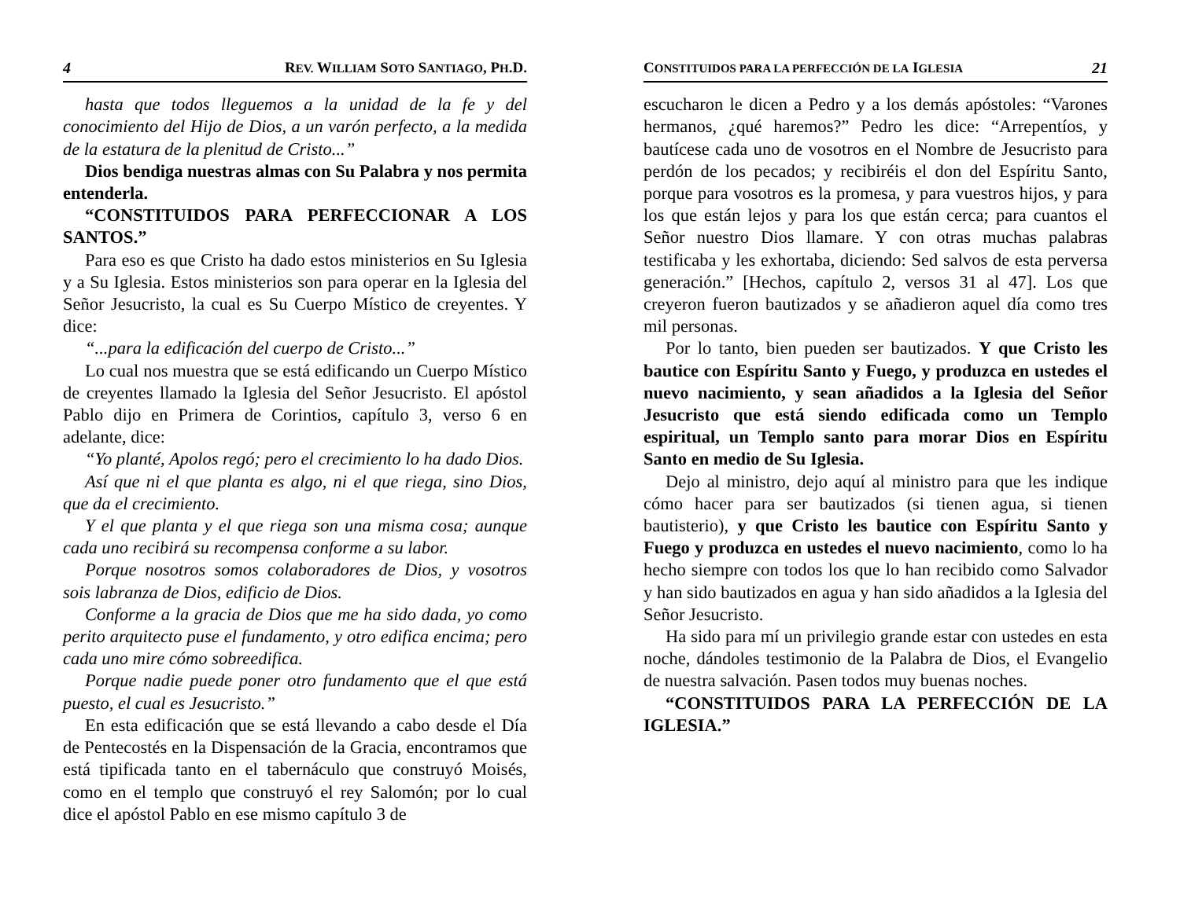4 REV. WILLIAM SOTO SANTIAGO, PH.D.
hasta que todos lleguemos a la unidad de la fe y del conocimiento del Hijo de Dios, a un varón perfecto, a la medida de la estatura de la plenitud de Cristo...”
Dios bendiga nuestras almas con Su Palabra y nos permita entenderla.
“CONSTITUIDOS PARA PERFECCIONAR A LOS SANTOS.”
Para eso es que Cristo ha dado estos ministerios en Su Iglesia y a Su Iglesia. Estos ministerios son para operar en la Iglesia del Señor Jesucristo, la cual es Su Cuerpo Místico de creyentes. Y dice:
“...para la edificación del cuerpo de Cristo...”
Lo cual nos muestra que se está edificando un Cuerpo Místico de creyentes llamado la Iglesia del Señor Jesucristo. El apóstol Pablo dijo en Primera de Corintios, capítulo 3, verso 6 en adelante, dice:
“Yo planté, Apolos regó; pero el crecimiento lo ha dado Dios.
Así que ni el que planta es algo, ni el que riega, sino Dios, que da el crecimiento.
Y el que planta y el que riega son una misma cosa; aunque cada uno recibirá su recompensa conforme a su labor.
Porque nosotros somos colaboradores de Dios, y vosotros sois labranza de Dios, edificio de Dios.
Conforme a la gracia de Dios que me ha sido dada, yo como perito arquitecto puse el fundamento, y otro edifica encima; pero cada uno mire cómo sobreedifica.
Porque nadie puede poner otro fundamento que el que está puesto, el cual es Jesucristo.”
En esta edificación que se está llevando a cabo desde el Día de Pentecostés en la Dispensación de la Gracia, encontramos que está tipificada tanto en el tabernáculo que construyó Moisés, como en el templo que construyó el rey Salomón; por lo cual dice el apóstol Pablo en ese mismo capítulo 3 de
CONSTITUIDOS PARA LA PERFECCIÓN DE LA IGLESIA 21
escucharon le dicen a Pedro y a los demás apóstoles: “Varones hermanos, ¿qué haremos?” Pedro les dice: “Arrepentíos, y bautícese cada uno de vosotros en el Nombre de Jesucristo para perdón de los pecados; y recibiréis el don del Espíritu Santo, porque para vosotros es la promesa, y para vuestros hijos, y para los que están lejos y para los que están cerca; para cuantos el Señor nuestro Dios llamare. Y con otras muchas palabras testificaba y les exhortaba, diciendo: Sed salvos de esta perversa generación.” [Hechos, capítulo 2, versos 31 al 47]. Los que creyeron fueron bautizados y se añadieron aquel día como tres mil personas.
Por lo tanto, bien pueden ser bautizados. Y que Cristo les bautice con Espíritu Santo y Fuego, y produzca en ustedes el nuevo nacimiento, y sean añadidos a la Iglesia del Señor Jesucristo que está siendo edificada como un Templo espiritual, un Templo santo para morar Dios en Espíritu Santo en medio de Su Iglesia.
Dejo al ministro, dejo aquí al ministro para que les indique cómo hacer para ser bautizados (si tienen agua, si tienen bautisterio), y que Cristo les bautice con Espíritu Santo y Fuego y produzca en ustedes el nuevo nacimiento, como lo ha hecho siempre con todos los que lo han recibido como Salvador y han sido bautizados en agua y han sido añadidos a la Iglesia del Señor Jesucristo.
Ha sido para mí un privilegio grande estar con ustedes en esta noche, dándoles testimonio de la Palabra de Dios, el Evangelio de nuestra salvación. Pasen todos muy buenas noches.
“CONSTITUIDOS PARA LA PERFECCIÓN DE LA IGLESIA.”